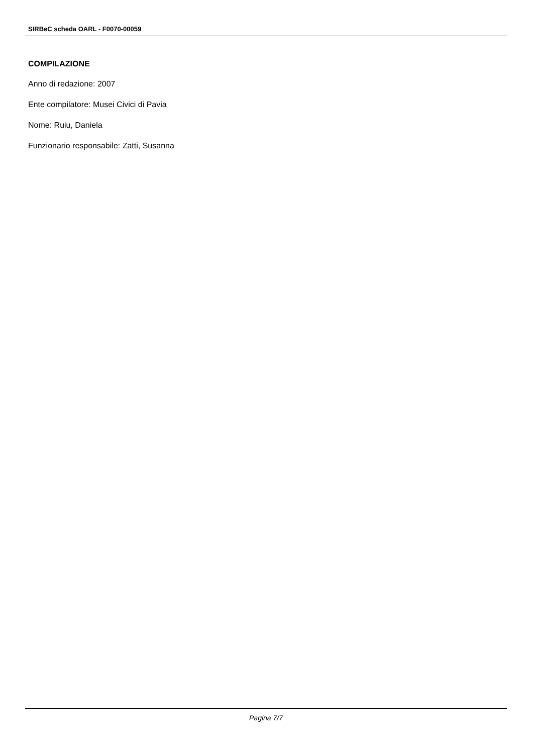SIRBeC scheda OARL - F0070-00059
COMPILAZIONE
Anno di redazione: 2007
Ente compilatore: Musei Civici di Pavia
Nome: Ruiu, Daniela
Funzionario responsabile: Zatti, Susanna
Pagina 7/7